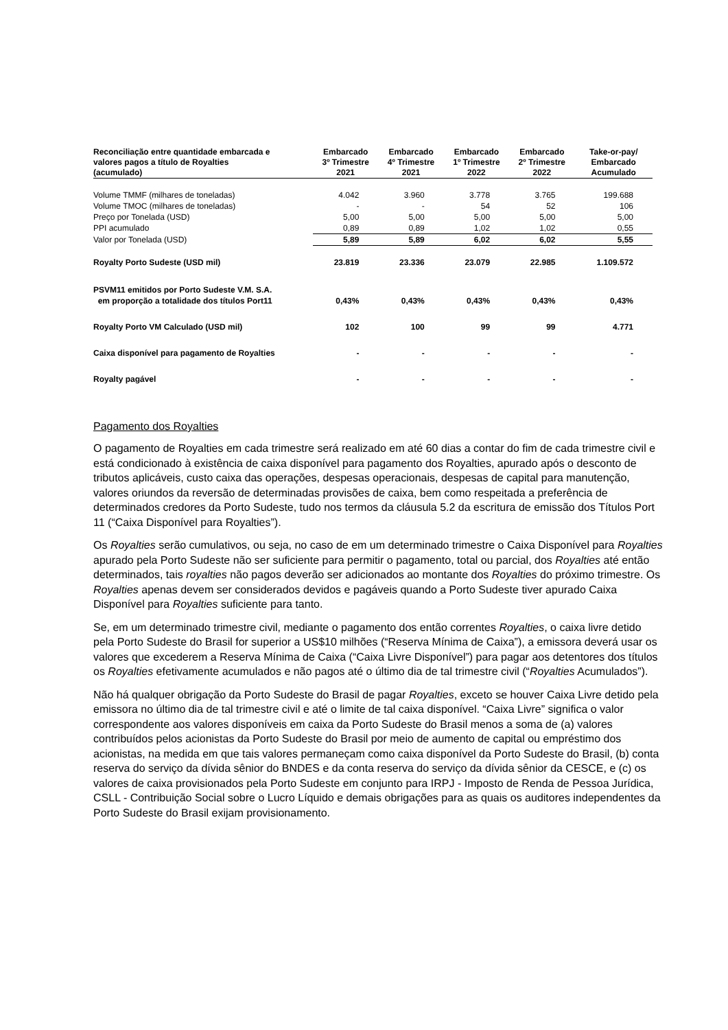| Reconciliação entre quantidade embarcada e valores pagos a título de Royalties (acumulado) | Embarcado 3º Trimestre 2021 | Embarcado 4º Trimestre 2021 | Embarcado 1º Trimestre 2022 | Embarcado 2º Trimestre 2022 | Take-or-pay/ Embarcado Acumulado |
| --- | --- | --- | --- | --- | --- |
| Volume TMMF (milhares de toneladas) | 4.042 | 3.960 | 3.778 | 3.765 | 199.688 |
| Volume TMOC (milhares de toneladas) | - | - | 54 | 52 | 106 |
| Preço por Tonelada (USD) | 5,00 | 5,00 | 5,00 | 5,00 | 5,00 |
| PPI acumulado | 0,89 | 0,89 | 1,02 | 1,02 | 0,55 |
| Valor por Tonelada (USD) | 5,89 | 5,89 | 6,02 | 6,02 | 5,55 |
| Royalty Porto Sudeste (USD mil) | 23.819 | 23.336 | 23.079 | 22.985 | 1.109.572 |
| PSVM11 emitidos por Porto Sudeste V.M. S.A. em proporção a totalidade dos títulos Port11 | 0,43% | 0,43% | 0,43% | 0,43% | 0,43% |
| Royalty Porto VM Calculado (USD mil) | 102 | 100 | 99 | 99 | 4.771 |
| Caixa disponível para pagamento de Royalties | - | - | - | - | - |
| Royalty pagável | - | - | - | - | - |
Pagamento dos Royalties
O pagamento de Royalties em cada trimestre será realizado em até 60 dias a contar do fim de cada trimestre civil e está condicionado à existência de caixa disponível para pagamento dos Royalties, apurado após o desconto de tributos aplicáveis, custo caixa das operações, despesas operacionais, despesas de capital para manutenção, valores oriundos da reversão de determinadas provisões de caixa, bem como respeitada a preferência de determinados credores da Porto Sudeste, tudo nos termos da cláusula 5.2 da escritura de emissão dos Títulos Port 11 (“Caixa Disponível para Royalties”).
Os Royalties serão cumulativos, ou seja, no caso de em um determinado trimestre o Caixa Disponível para Royalties apurado pela Porto Sudeste não ser suficiente para permitir o pagamento, total ou parcial, dos Royalties até então determinados, tais royalties não pagos deverão ser adicionados ao montante dos Royalties do próximo trimestre. Os Royalties apenas devem ser considerados devidos e pagáveis quando a Porto Sudeste tiver apurado Caixa Disponível para Royalties suficiente para tanto.
Se, em um determinado trimestre civil, mediante o pagamento dos então correntes Royalties, o caixa livre detido pela Porto Sudeste do Brasil for superior a US$10 milhões (“Reserva Mínima de Caixa”), a emissora deverá usar os valores que excederem a Reserva Mínima de Caixa (“Caixa Livre Disponível”) para pagar aos detentores dos títulos os Royalties efetivamente acumulados e não pagos até o último dia de tal trimestre civil (“Royalties Acumulados”).
Não há qualquer obrigação da Porto Sudeste do Brasil de pagar Royalties, exceto se houver Caixa Livre detido pela emissora no último dia de tal trimestre civil e até o limite de tal caixa disponível. “Caixa Livre” significa o valor correspondente aos valores disponíveis em caixa da Porto Sudeste do Brasil menos a soma de (a) valores contribuídos pelos acionistas da Porto Sudeste do Brasil por meio de aumento de capital ou empréstimo dos acionistas, na medida em que tais valores permaneçam como caixa disponível da Porto Sudeste do Brasil, (b) conta reserva do serviço da dívida sênior do BNDES e da conta reserva do serviço da dívida sênior da CESCE, e (c) os valores de caixa provisionados pela Porto Sudeste em conjunto para IRPJ - Imposto de Renda de Pessoa Jurídica, CSLL - Contribuição Social sobre o Lucro Líquido e demais obrigações para as quais os auditores independentes da Porto Sudeste do Brasil exijam provisionamento.